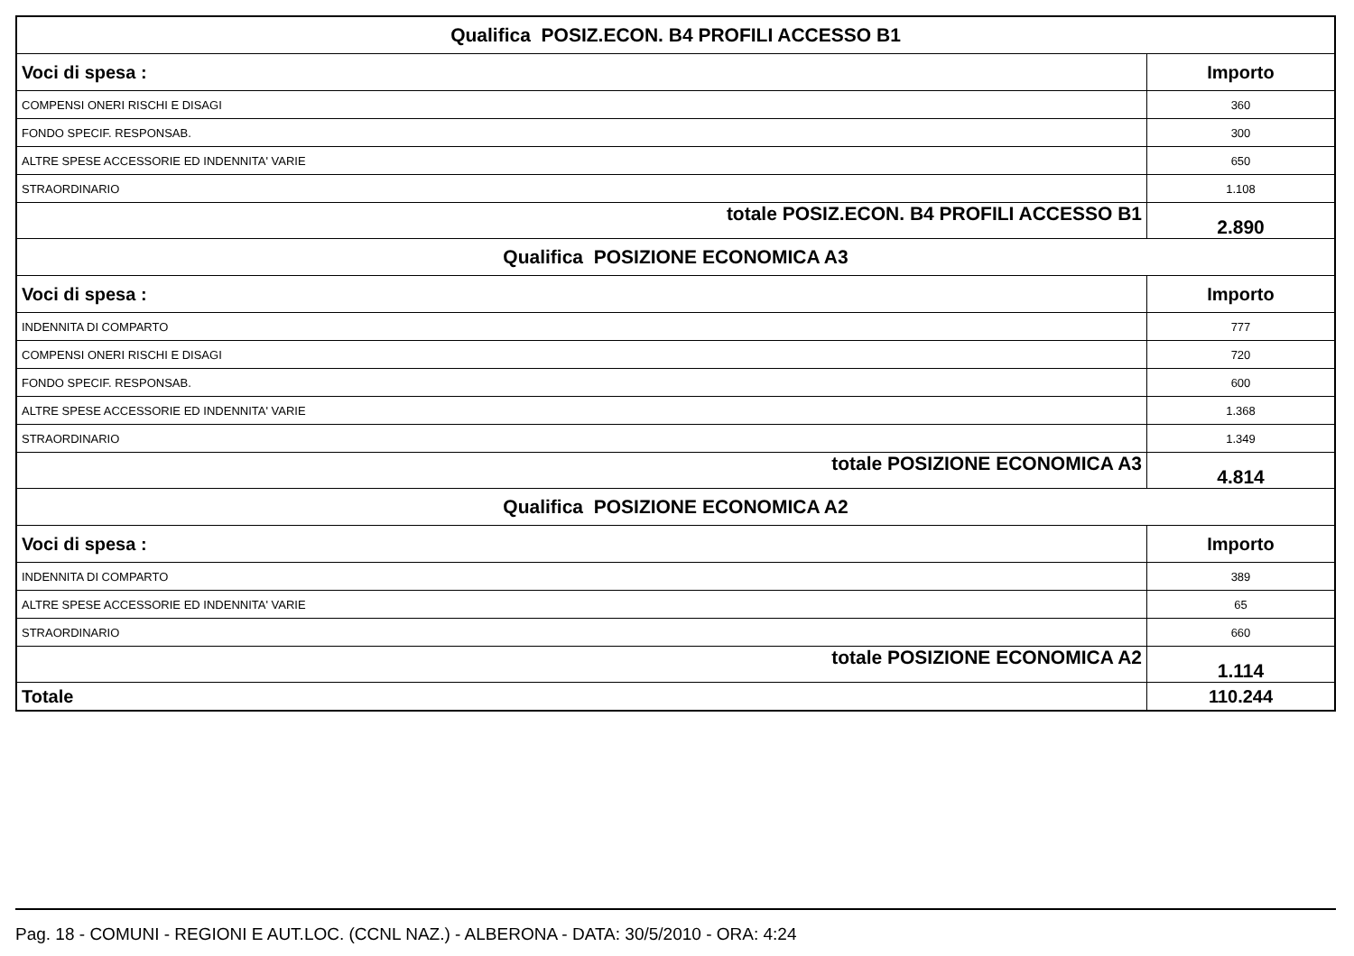| Qualifica POSIZ.ECON. B4 PROFILI ACCESSO B1 | |
| Voci di spesa : | Importo |
| COMPENSI ONERI RISCHI E DISAGI | 360 |
| FONDO SPECIF. RESPONSAB. | 300 |
| ALTRE SPESE ACCESSORIE ED INDENNITA' VARIE | 650 |
| STRAORDINARIO | 1.108 |
| totale POSIZ.ECON. B4 PROFILI ACCESSO B1 | 2.890 |
| Qualifica POSIZIONE ECONOMICA A3 | |
| Voci di spesa : | Importo |
| INDENNITA DI COMPARTO | 777 |
| COMPENSI ONERI RISCHI E DISAGI | 720 |
| FONDO SPECIF. RESPONSAB. | 600 |
| ALTRE SPESE ACCESSORIE ED INDENNITA' VARIE | 1.368 |
| STRAORDINARIO | 1.349 |
| totale POSIZIONE ECONOMICA A3 | 4.814 |
| Qualifica POSIZIONE ECONOMICA A2 | |
| Voci di spesa : | Importo |
| INDENNITA DI COMPARTO | 389 |
| ALTRE SPESE ACCESSORIE ED INDENNITA' VARIE | 65 |
| STRAORDINARIO | 660 |
| totale POSIZIONE ECONOMICA A2 | 1.114 |
| Totale | 110.244 |
Pag. 18 - COMUNI - REGIONI E AUT.LOC. (CCNL NAZ.) - ALBERONA - DATA: 30/5/2010 - ORA: 4:24